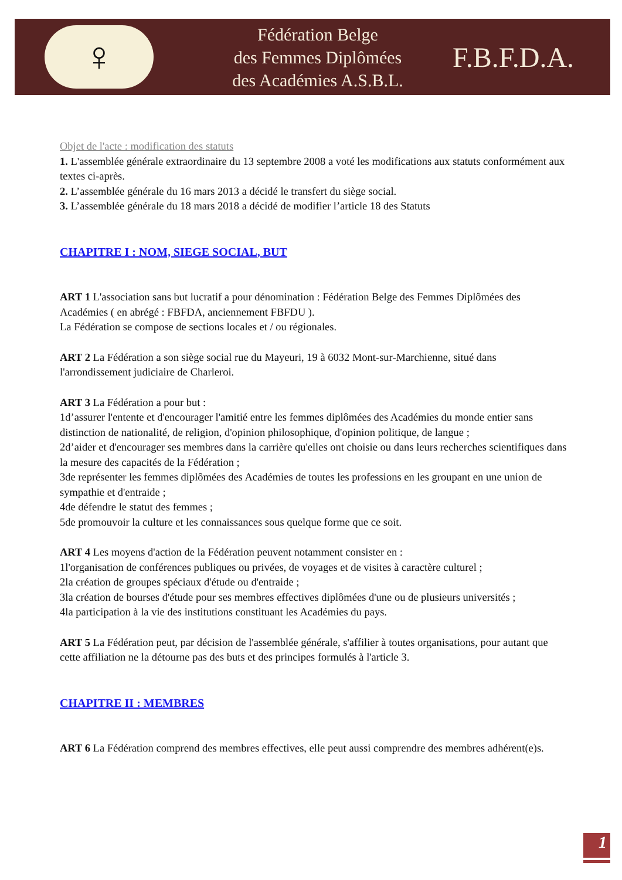♀
Fédération Belge
des Femmes Diplômées
des Académies A.S.B.L.
F.B.F.D.A.
Objet de l'acte : modification des statuts
1. L'assemblée générale extraordinaire du 13 septembre 2008 a voté les modifications aux statuts conformément aux textes ci-après.
2. L’assemblée générale du 16 mars 2013 a décidé le transfert du siège social.
3. L’assemblée générale du 18 mars 2018 a décidé de modifier l’article 18 des Statuts
CHAPITRE I : NOM, SIEGE SOCIAL, BUT
ART 1 L'association sans but lucratif a pour dénomination : Fédération Belge des Femmes Diplômées des Académies ( en abrégé : FBFDA, anciennement FBFDU ).
La Fédération se compose de sections locales et / ou régionales.
ART 2 La Fédération a son siège social rue du Mayeuri, 19 à 6032 Mont-sur-Marchienne, situé dans l'arrondissement judiciaire de Charleroi.
ART 3 La Fédération a pour but :
1d’assurer l'entente et d'encourager l'amitié entre les femmes diplômées des Académies du monde entier sans distinction de nationalité, de religion, d'opinion philosophique, d'opinion politique, de langue ;
2d’aider et d'encourager ses membres dans la carrière qu'elles ont choisie ou dans leurs recherches scientifiques dans la mesure des capacités de la Fédération ;
3de représenter les femmes diplômées des Académies de toutes les professions en les groupant en une union de sympathie et d'entraide ;
4de défendre le statut des femmes ;
5de promouvoir la culture et les connaissances sous quelque forme que ce soit.
ART 4 Les moyens d'action de la Fédération peuvent notamment consister en :
1l'organisation de conférences publiques ou privées, de voyages et de visites à caractère culturel ;
2la création de groupes spéciaux d'étude ou d'entraide ;
3la création de bourses d'étude pour ses membres effectives diplômées d'une ou de plusieurs universités ;
4la participation à la vie des institutions constituant les Académies du pays.
ART 5 La Fédération peut, par décision de l'assemblée générale, s'affilier à toutes organisations, pour autant que cette affiliation ne la détourne pas des buts et des principes formulés à l'article 3.
CHAPITRE II : MEMBRES
ART 6 La Fédération comprend des membres effectives, elle peut aussi comprendre des membres adhérent(e)s.
1